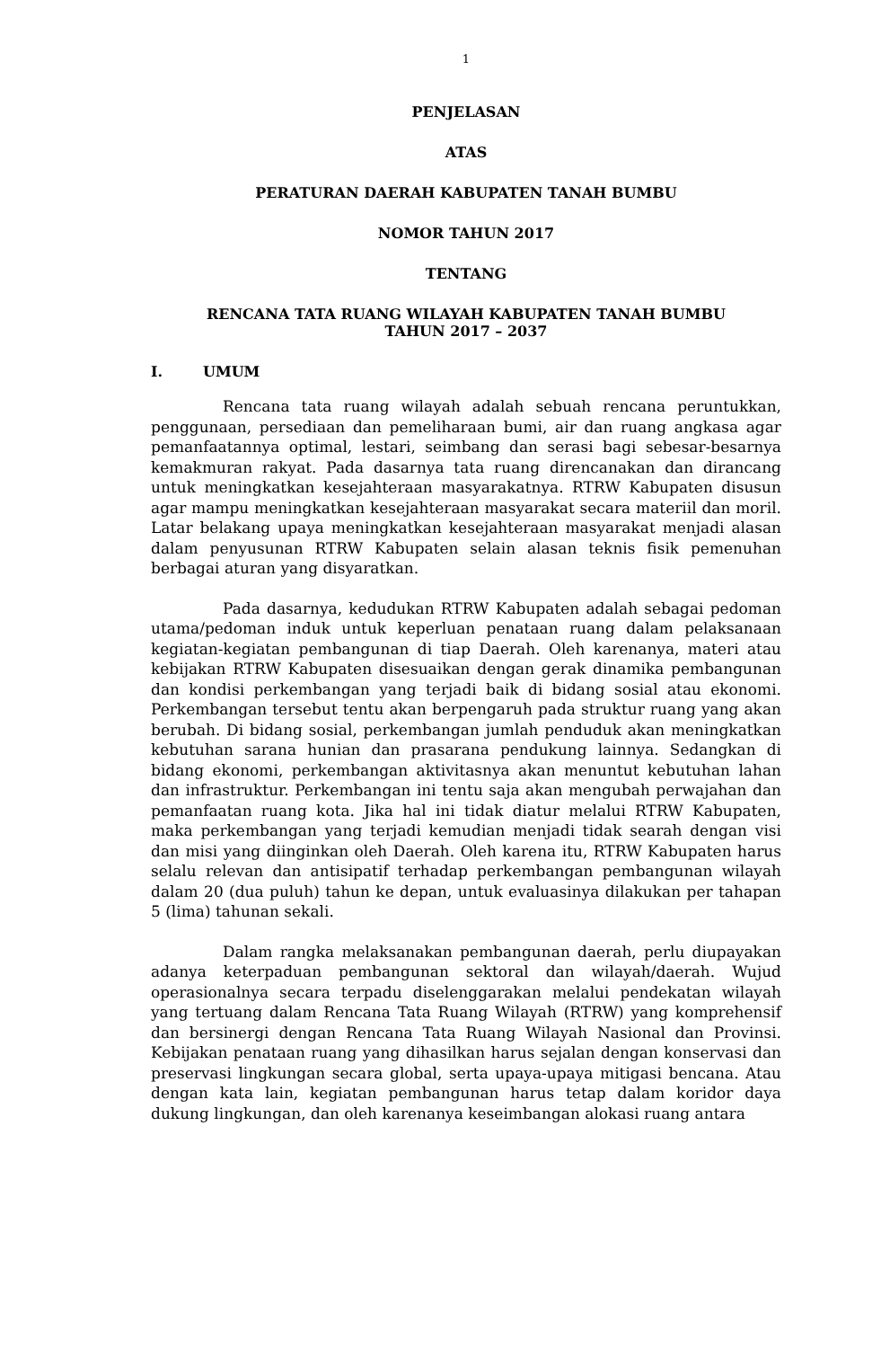1
PENJELASAN
ATAS
PERATURAN DAERAH KABUPATEN TANAH BUMBU
NOMOR TAHUN 2017
TENTANG
RENCANA TATA RUANG WILAYAH KABUPATEN TANAH BUMBU
TAHUN 2017 – 2037
I. UMUM
Rencana tata ruang wilayah adalah sebuah rencana peruntukkan, penggunaan, persediaan dan pemeliharaan bumi, air dan ruang angkasa agar pemanfaatannya optimal, lestari, seimbang dan serasi bagi sebesar-besarnya kemakmuran rakyat. Pada dasarnya tata ruang direncanakan dan dirancang untuk meningkatkan kesejahteraan masyarakatnya. RTRW Kabupaten disusun agar mampu meningkatkan kesejahteraan masyarakat secara materiil dan moril. Latar belakang upaya meningkatkan kesejahteraan masyarakat menjadi alasan dalam penyusunan RTRW Kabupaten selain alasan teknis fisik pemenuhan berbagai aturan yang disyaratkan.
Pada dasarnya, kedudukan RTRW Kabupaten adalah sebagai pedoman utama/pedoman induk untuk keperluan penataan ruang dalam pelaksanaan kegiatan-kegiatan pembangunan di tiap Daerah. Oleh karenanya, materi atau kebijakan RTRW Kabupaten disesuaikan dengan gerak dinamika pembangunan dan kondisi perkembangan yang terjadi baik di bidang sosial atau ekonomi. Perkembangan tersebut tentu akan berpengaruh pada struktur ruang yang akan berubah. Di bidang sosial, perkembangan jumlah penduduk akan meningkatkan kebutuhan sarana hunian dan prasarana pendukung lainnya. Sedangkan di bidang ekonomi, perkembangan aktivitasnya akan menuntut kebutuhan lahan dan infrastruktur. Perkembangan ini tentu saja akan mengubah perwajahan dan pemanfaatan ruang kota. Jika hal ini tidak diatur melalui RTRW Kabupaten, maka perkembangan yang terjadi kemudian menjadi tidak searah dengan visi dan misi yang diinginkan oleh Daerah. Oleh karena itu, RTRW Kabupaten harus selalu relevan dan antisipatif terhadap perkembangan pembangunan wilayah dalam 20 (dua puluh) tahun ke depan, untuk evaluasinya dilakukan per tahapan 5 (lima) tahunan sekali.
Dalam rangka melaksanakan pembangunan daerah, perlu diupayakan adanya keterpaduan pembangunan sektoral dan wilayah/daerah. Wujud operasionalnya secara terpadu diselenggarakan melalui pendekatan wilayah yang tertuang dalam Rencana Tata Ruang Wilayah (RTRW) yang komprehensif dan bersinergi dengan Rencana Tata Ruang Wilayah Nasional dan Provinsi. Kebijakan penataan ruang yang dihasilkan harus sejalan dengan konservasi dan preservasi lingkungan secara global, serta upaya-upaya mitigasi bencana. Atau dengan kata lain, kegiatan pembangunan harus tetap dalam koridor daya dukung lingkungan, dan oleh karenanya keseimbangan alokasi ruang antara